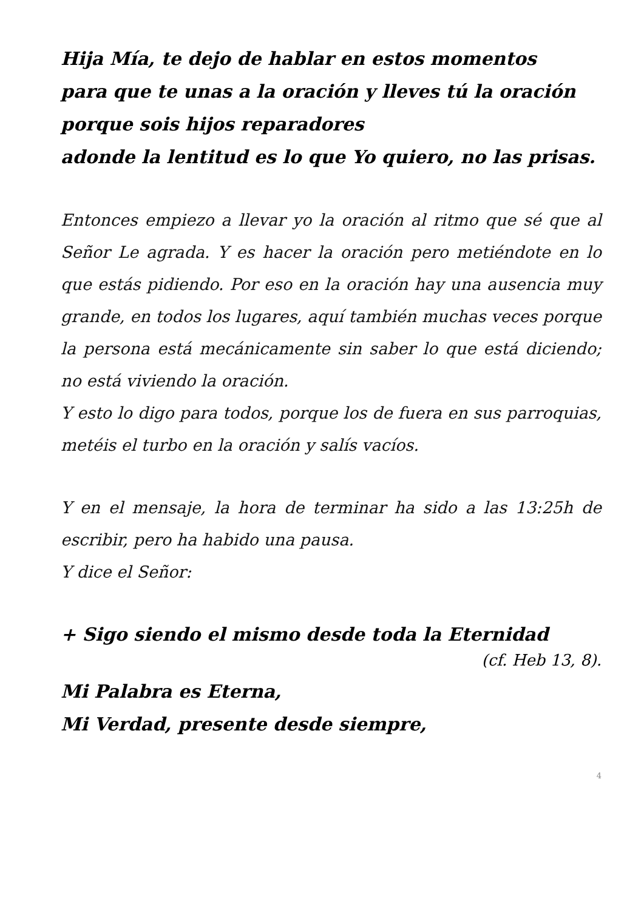Hija Mía, te dejo de hablar en estos momentos
para que te unas a la oración y lleves tú la oración
porque sois hijos reparadores
adonde la lentitud es lo que Yo quiero, no las prisas.
Entonces empiezo a llevar yo la oración al ritmo que sé que al Señor Le agrada. Y es hacer la oración pero metiéndote en lo que estás pidiendo. Por eso en la oración hay una ausencia muy grande, en todos los lugares, aquí también muchas veces porque la persona está mecánicamente sin saber lo que está diciendo; no está viviendo la oración.
Y esto lo digo para todos, porque los de fuera en sus parroquias, metéis el turbo en la oración y salís vacíos.
Y en el mensaje, la hora de terminar ha sido a las 13:25h de escribir, pero ha habido una pausa.
Y dice el Señor:
+ Sigo siendo el mismo desde toda la Eternidad
(cf. Heb 13, 8).
Mi Palabra es Eterna,
Mi Verdad, presente desde siempre,
4